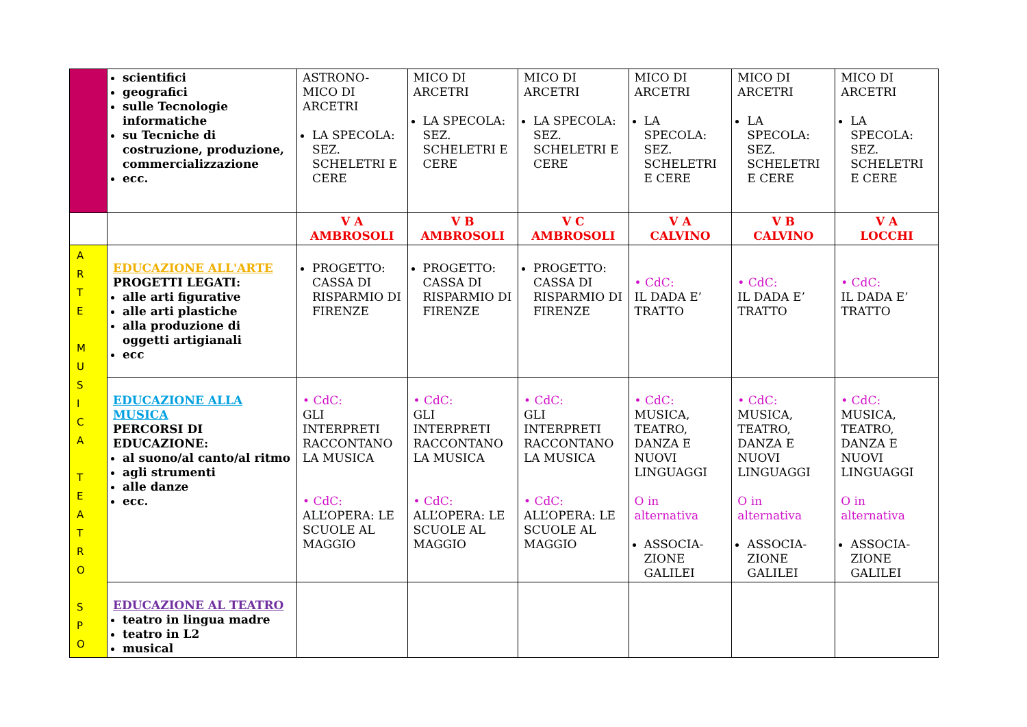| | scientifici geografici sulle Tecnologie informatiche su Tecniche di costruzione, produzione, commercializzazione ecc. | ASTRONO-MICO DI ARCETRI LA SPECOLA: SEZ. SCHELETRI E CERE | MICO DI ARCETRI LA SPECOLA: SEZ. SCHELETRI E CERE | MICO DI ARCETRI LA SPECOLA: SEZ. SCHELETRI E CERE | MICO DI ARCETRI LA SPECOLA: SEZ. SCHELETRI E CERE | MICO DI ARCETRI LA SPECOLA: SEZ. SCHELETRI E CERE | MICO DI ARCETRI LA SPECOLA: SEZ. SCHELETRI E CERE |
| | | V A AMBROSOLI | V B AMBROSOLI | V C AMBROSOLI | V A CALVINO | V B CALVINO | V A LOCCHI |
| A R T E M U S I C A T E A T R O S P O | EDUCAZIONE ALL'ARTE PROGETTI LEGATI: alle arti figurative alle arti plastiche alla produzione di oggetti artigianali ecc | PROGETTO: CASSA DI RISPARMIO DI FIRENZE | PROGETTO: CASSA DI RISPARMIO DI FIRENZE | PROGETTO: CASSA DI RISPARMIO DI FIRENZE | • CdC: IL DADA E’ TRATTO | • CdC: IL DADA E’ TRATTO | • CdC: IL DADA E’ TRATTO |
| | EDUCAZIONE ALLA MUSICA PERCORSI DI EDUCAZIONE: al suono/al canto/al ritmo agli strumenti alle danze ecc. | • CdC: GLI INTERPRETI RACCONTANO LA MUSICA • CdC: ALL’OPERA: LE SCUOLE AL MAGGIO | • CdC: GLI INTERPRETI RACCONTANO LA MUSICA • CdC: ALL’OPERA: LE SCUOLE AL MAGGIO | • CdC: GLI INTERPRETI RACCONTANO LA MUSICA • CdC: ALL’OPERA: LE SCUOLE AL MAGGIO | • CdC: MUSICA, TEATRO, DANZA E NUOVI LINGUAGGI O in alternativa ASSOCIA-ZIONE GALILEI | • CdC: MUSICA, TEATRO, DANZA E NUOVI LINGUAGGI O in alternativa ASSOCIA-ZIONE GALILEI | • CdC: MUSICA, TEATRO, DANZA E NUOVI LINGUAGGI O in alternativa ASSOCIA-ZIONE GALILEI |
| | EDUCAZIONE AL TEATRO teatro in lingua madre teatro in L2 musical | | | | | | |